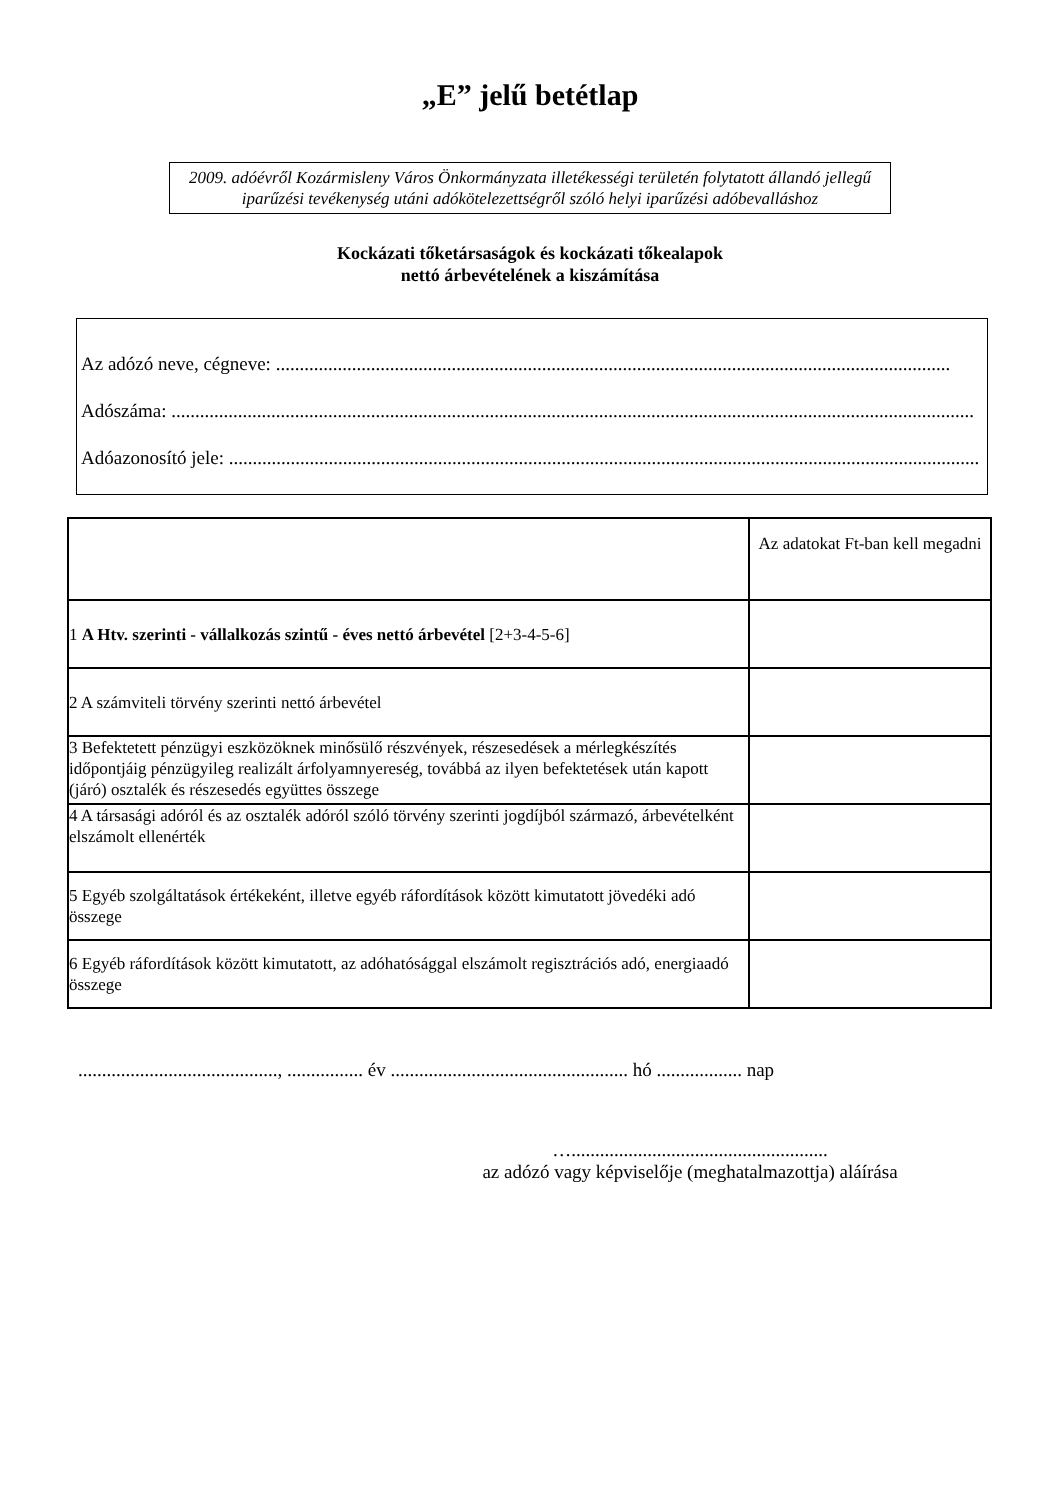„E” jelű betétlap
2009. adóévről Kozármisleny Város Önkormányzata illetékességi területén folytatott állandó jellegű iparűzési tevékenység utáni adókötelezettségről szóló helyi iparűzési adóbevalláshoz
Kockázati tőketársaságok és kockázati tőkealapok
nettó árbevételének a kiszámítása
Az adózó neve, cégneve: ..............................................................................................................................................
Adószáma: .........................................................................................................................................................................
Adóazonosító jele: ..............................................................................................................................................................
| | Az adatokat Ft-ban kell megadni |
| --- | --- |
| 1 A Htv. szerinti - vállalkozás szintű - éves nettó árbevétel [2+3-4-5-6] | |
| 2 A számviteli törvény szerinti nettó árbevétel | |
| 3 Befektetett pénzügyi eszközöknek minősülő részvények, részesedések a mérlegkészítés időpontjáig pénzügyileg realizált árfolyamnyereség, továbbá az ilyen befektetések után kapott (járó) osztalék és részesedés együttes összege | |
| 4 A társasági adóról és az osztalék adóról szóló törvény szerinti jogdíjból származó, árbevételként elszámolt ellenérték | |
| 5 Egyéb szolgáltatások értékeként, illetve egyéb ráfordítások között kimutatott jövedéki adó összege | |
| 6 Egyéb ráfordítások között kimutatott, az adóhatósággal elszámolt regisztrációs adó, energiaadó összege | |
.........................................., ................ év .................................................. hó .................. nap
…......................................................
az adózó vagy képviselője (meghatalmazottja) aláírása